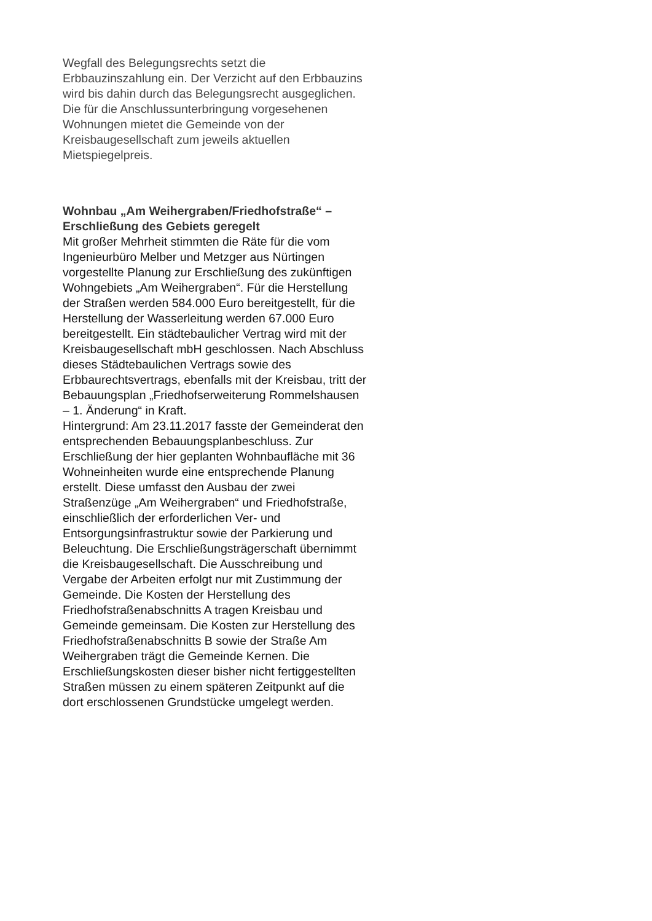Wegfall des Belegungsrechts setzt die
Erbbauzinszahlung ein. Der Verzicht auf den Erbbauzins
wird bis dahin durch das Belegungsrecht ausgeglichen.
Die für die Anschlussunterbringung vorgesehenen
Wohnungen mietet die Gemeinde von der
Kreisbaugesellschaft zum jeweils aktuellen
Mietspiegelpreis.
Wohnbau „Am Weihergraben/Friedhofstraße“ –
Erschließung des Gebiets geregelt
Mit großer Mehrheit stimmten die Räte für die vom
Ingenieurbüro Melber und Metzger aus Nürtingen
vorgestellte Planung zur Erschließung des zukünftigen
Wohngebiets „Am Weihergraben“. Für die Herstellung
der Straßen werden 584.000 Euro bereitgestellt, für die
Herstellung der Wasserleitung werden 67.000 Euro
bereitgestellt. Ein städtebaulicher Vertrag wird mit der
Kreisbaugesellschaft mbH geschlossen. Nach Abschluss
dieses Städtebaulichen Vertrags sowie des
Erbbaurechtsvertrags, ebenfalls mit der Kreisbau, tritt der
Bebauungsplan „Friedhofserweiterung Rommelshausen
– 1. Änderung“ in Kraft.
Hintergrund: Am 23.11.2017 fasste der Gemeinderat den
entsprechenden Bebauungsplanbeschluss. Zur
Erschließung der hier geplanten Wohnbaufläche mit 36
Wohneinheiten wurde eine entsprechende Planung
erstellt. Diese umfasst den Ausbau der zwei
Straßenzüge „Am Weihergraben“ und Friedhofstraße,
einschließlich der erforderlichen Ver- und
Entsorgungsinfrastruktur sowie der Parkierung und
Beleuchtung. Die Erschließungsträgerschaft übernimmt
die Kreisbaugesellschaft. Die Ausschreibung und
Vergabe der Arbeiten erfolgt nur mit Zustimmung der
Gemeinde. Die Kosten der Herstellung des
Friedhofstraßenabschnitts A tragen Kreisbau und
Gemeinde gemeinsam. Die Kosten zur Herstellung des
Friedhofstraßenabschnitts B sowie der Straße Am
Weihergraben trägt die Gemeinde Kernen. Die
Erschließungskosten dieser bisher nicht fertiggestellten
Straßen müssen zu einem späteren Zeitpunkt auf die
dort erschlossenen Grundstücke umgelegt werden.